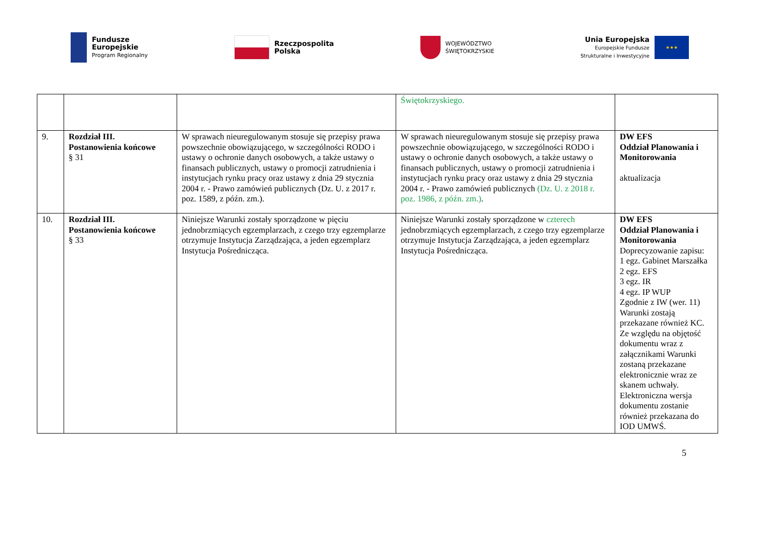Fundusze
Europejskie
Program Regionalny
Rzeczpospolita
Polska
WOJEWÓDZTWO
ŚWIĘTOKRZYSKIE
Unia Europejska
Europejskie Fundusze
Strukturalne i Inwestycyjne
★★★
| | | | Świętokrzyskiego. | |
| 9. | Rozdział III. Postanowienia końcowe § 31 | W sprawach nieuregulowanym stosuje się przepisy prawa powszechnie obowiązującego, w szczególności RODO i ustawy o ochronie danych osobowych, a także ustawy o finansach publicznych, ustawy o promocji zatrudnienia i instytucjach rynku pracy oraz ustawy z dnia 29 stycznia 2004 r. - Prawo zamówień publicznych (Dz. U. z 2017 r. poz. 1589, z późn. zm.). | W sprawach nieuregulowanym stosuje się przepisy prawa powszechnie obowiązującego, w szczególności RODO i ustawy o ochronie danych osobowych, a także ustawy o finansach publicznych, ustawy o promocji zatrudnienia i instytucjach rynku pracy oraz ustawy z dnia 29 stycznia 2004 r. - Prawo zamówień publicznych (Dz. U. z 2018 r. poz. 1986, z późn. zm.) . | DW EFS Oddział Planowania i Monitorowania aktualizacja |
| 10. | Rozdział III. Postanowienia końcowe § 33 | Niniejsze Warunki zostały sporządzone w pięciu jednobrzmiących egzemplarzach, z czego trzy egzemplarze otrzymuje Instytucja Zarządzająca, a jeden egzemplarz Instytucja Pośrednicząca. | Niniejsze Warunki zostały sporządzone w czterech jednobrzmiących egzemplarzach, z czego trzy egzemplarze otrzymuje Instytucja Zarządzająca, a jeden egzemplarz Instytucja Pośrednicząca. | DW EFS Oddział Planowania i Monitorowania Doprecyzowanie zapisu: 1 egz. Gabinet Marszałka 2 egz. EFS 3 egz. IR 4 egz. IP WUP Zgodnie z IW (wer. 11) Warunki zostają przekazane również KC. Ze względu na objętość dokumentu wraz z załącznikami Warunki zostaną przekazane elektronicznie wraz ze skanem uchwały. Elektroniczna wersja dokumentu zostanie również przekazana do IOD UMWŚ. |
5